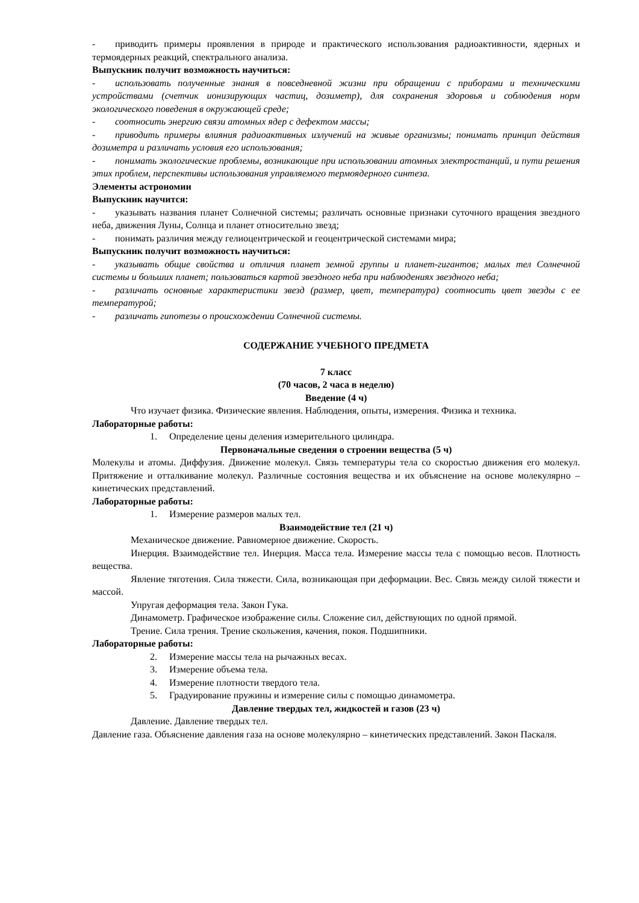- приводить примеры проявления в природе и практического использования радиоактивности, ядерных и термоядерных реакций, спектрального анализа.
Выпускник получит возможность научиться:
- использовать полученные знания в повседневной жизни при обращении с приборами и техническими устройствами (счетчик ионизирующих частиц, дозиметр), для сохранения здоровья и соблюдения норм экологического поведения в окружающей среде;
- соотносить энергию связи атомных ядер с дефектом массы;
- приводить примеры влияния радиоактивных излучений на живые организмы; понимать принцип действия дозиметра и различать условия его использования;
- понимать экологические проблемы, возникающие при использовании атомных электростанций, и пути решения этих проблем, перспективы использования управляемого термоядерного синтеза.
Элементы астрономии
Выпускник научится:
- указывать названия планет Солнечной системы; различать основные признаки суточного вращения звездного неба, движения Луны, Солнца и планет относительно звезд;
- понимать различия между гелиоцентрической и геоцентрической системами мира;
Выпускник получит возможность научиться:
- указывать общие свойства и отличия планет земной группы и планет-гигантов; малых тел Солнечной системы и больших планет; пользоваться картой звездного неба при наблюдениях звездного неба;
- различать основные характеристики звезд (размер, цвет, температура) соотносить цвет звезды с ее температурой;
- различать гипотезы о происхождении Солнечной системы.
СОДЕРЖАНИЕ УЧЕБНОГО ПРЕДМЕТА
7 класс
(70 часов, 2 часа в неделю)
Введение (4 ч)
Что изучает физика. Физические явления. Наблюдения, опыты, измерения. Физика и техника.
Лабораторные работы:
1. Определение цены деления измерительного цилиндра.
Первоначальные сведения о строении вещества (5 ч)
Молекулы и атомы. Диффузия. Движение молекул. Связь температуры тела со скоростью движения его молекул. Притяжение и отталкивание молекул. Различные состояния вещества и их объяснение на основе молекулярно – кинетических представлений.
Лабораторные работы:
1. Измерение размеров малых тел.
Взаимодействие тел (21 ч)
Механическое движение. Равномерное движение. Скорость.
Инерция. Взаимодействие тел. Инерция. Масса тела. Измерение массы тела с помощью весов. Плотность вещества.
Явление тяготения. Сила тяжести. Сила, возникающая при деформации. Вес. Связь между силой тяжести и массой.
Упругая деформация тела. Закон Гука.
Динамометр. Графическое изображение силы. Сложение сил, действующих по одной прямой.
Трение. Сила трения. Трение скольжения, качения, покоя. Подшипники.
Лабораторные работы:
2. Измерение массы тела на рычажных весах.
3. Измерение объема тела.
4. Измерение плотности твердого тела.
5. Градуирование пружины и измерение силы с помощью динамометра.
Давление твердых тел, жидкостей и газов (23 ч)
Давление. Давление твердых тел.
Давление газа. Объяснение давления газа на основе молекулярно – кинетических представлений. Закон Паскаля.